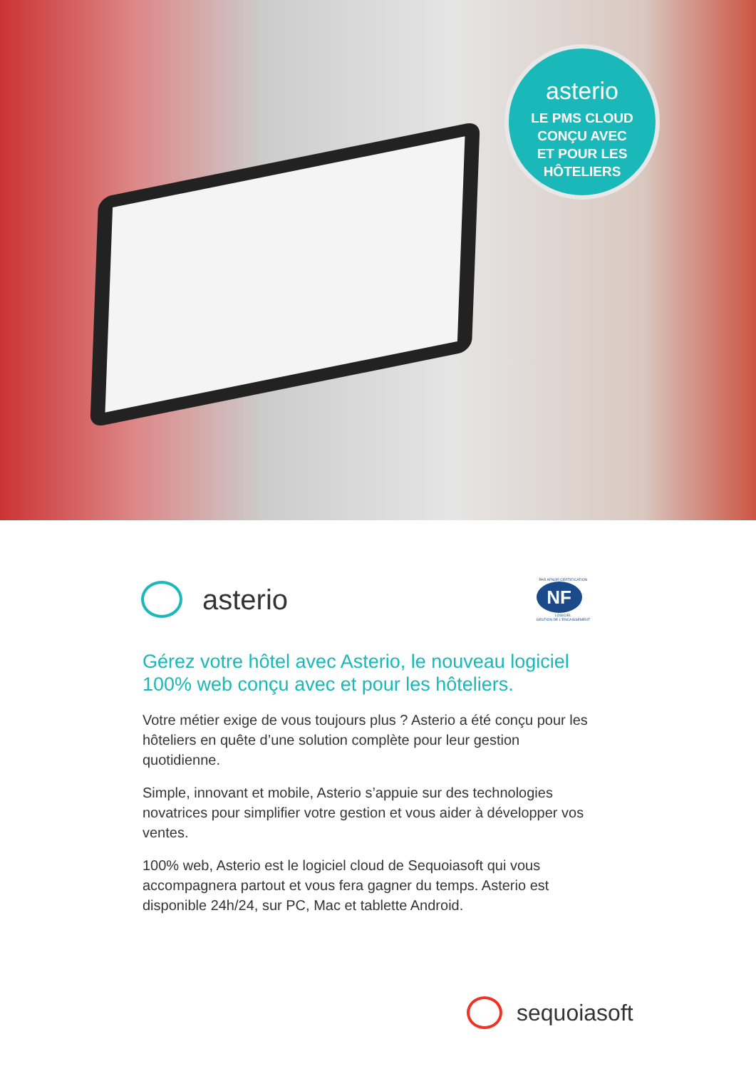asterio
LE PMS CLOUD
CONÇU AVEC
ET POUR LES
HÔTELIERS
asterio
PAR AFNOR CERTIFICATION
NF
LOGICIEL
GESTION DE L'ENCAISSEMENT
Gérez votre hôtel avec Asterio, le nouveau logiciel 100% web conçu avec et pour les hôteliers.
Votre métier exige de vous toujours plus ? Asterio a été conçu pour les hôteliers en quête d’une solution complète pour leur gestion quotidienne.
Simple, innovant et mobile, Asterio s’appuie sur des technologies novatrices pour simplifier votre gestion et vous aider à développer vos ventes.
100% web, Asterio est le logiciel cloud de Sequoiasoft qui vous accompagnera partout et vous fera gagner du temps. Asterio est disponible 24h/24, sur PC, Mac et tablette Android.
sequoiasoft